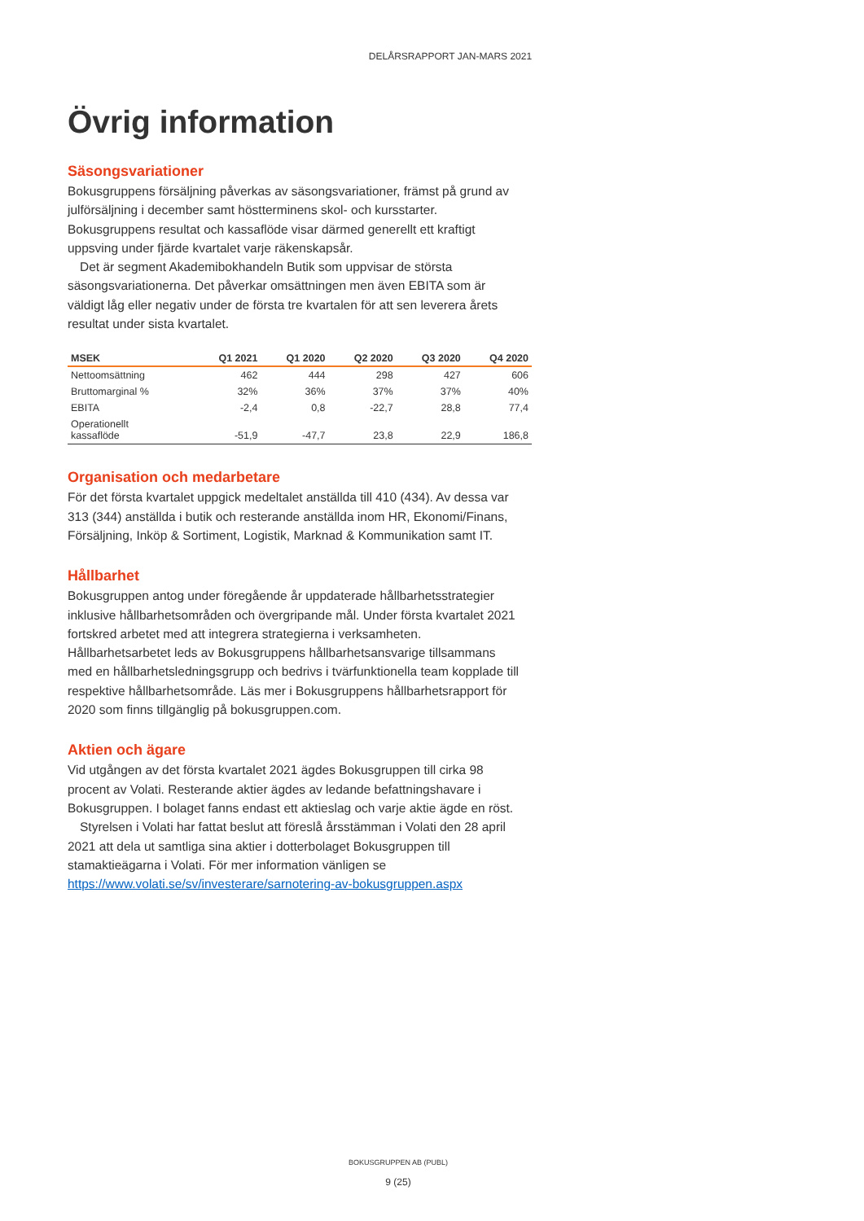DELÅRSRAPPORT JAN-MARS 2021
Övrig information
Säsongsvariationer
Bokusgruppens försäljning påverkas av säsongsvariationer, främst på grund av julförsäljning i december samt höstterminens skol- och kursstarter. Bokusgruppens resultat och kassaflöde visar därmed generellt ett kraftigt uppsving under fjärde kvartalet varje räkenskapsår.
Det är segment Akademibokhandeln Butik som uppvisar de största säsongsvariationerna. Det påverkar omsättningen men även EBITA som är väldigt låg eller negativ under de första tre kvartalen för att sen leverera årets resultat under sista kvartalet.
| MSEK | Q1 2021 | Q1 2020 | Q2 2020 | Q3 2020 | Q4 2020 |
| --- | --- | --- | --- | --- | --- |
| Nettoomsättning | 462 | 444 | 298 | 427 | 606 |
| Bruttomarginal % | 32% | 36% | 37% | 37% | 40% |
| EBITA | -2,4 | 0,8 | -22,7 | 28,8 | 77,4 |
| Operationellt kassaflöde | -51,9 | -47,7 | 23,8 | 22,9 | 186,8 |
Organisation och medarbetare
För det första kvartalet uppgick medeltalet anställda till 410 (434). Av dessa var 313 (344) anställda i butik och resterande anställda inom HR, Ekonomi/Finans, Försäljning, Inköp & Sortiment, Logistik, Marknad & Kommunikation samt IT.
Hållbarhet
Bokusgruppen antog under föregående år uppdaterade hållbarhetsstrategier inklusive hållbarhetsområden och övergripande mål. Under första kvartalet 2021 fortskred arbetet med att integrera strategierna i verksamheten. Hållbarhetsarbetet leds av Bokusgruppens hållbarhetsansvarige tillsammans med en hållbarhetsledningsgrupp och bedrivs i tvärfunktionella team kopplade till respektive hållbarhetsområde. Läs mer i Bokusgruppens hållbarhetsrapport för 2020 som finns tillgänglig på bokusgruppen.com.
Aktien och ägare
Vid utgången av det första kvartalet 2021 ägdes Bokusgruppen till cirka 98 procent av Volati. Resterande aktier ägdes av ledande befattningshavare i Bokusgruppen. I bolaget fanns endast ett aktieslag och varje aktie ägde en röst.
Styrelsen i Volati har fattat beslut att föreslå årsstämman i Volati den 28 april 2021 att dela ut samtliga sina aktier i dotterbolaget Bokusgruppen till stamaktieägarna i Volati. För mer information vänligen se https://www.volati.se/sv/investerare/sarnotering-av-bokusgruppen.aspx
BOKUSGRUPPEN AB (PUBL)
9 (25)